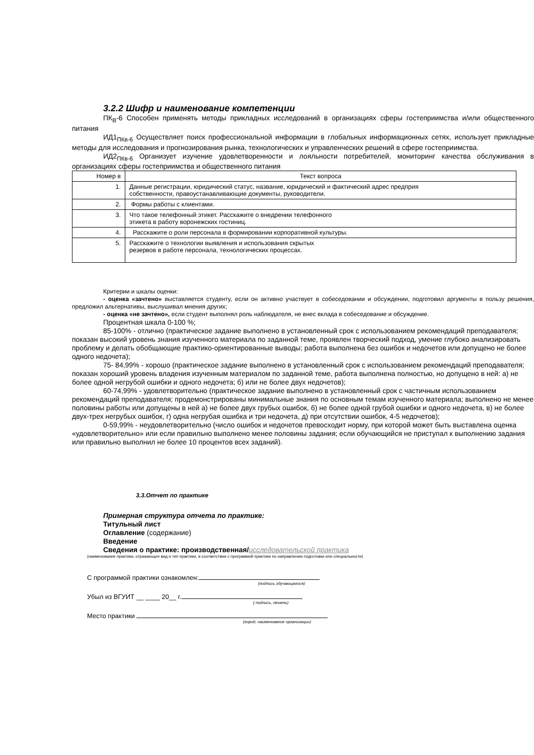3.2.2 Шифр и наименование компетенции
ПК<sub>В</sub>-6 Способен применять методы прикладных исследований в организациях сферы гостеприимства и/или общественного питания
ИД1<sub>ПКв-6</sub> Осуществляет поиск профессиональной информации в глобальных информационных сетях, использует прикладные методы для исследования и прогнозирования рынка, технологических и управленческих решений в сфере гостеприимства.
ИД2<sub>ПКв-6</sub> Организует изучение удовлетворенности и лояльности потребителей, мониторинг качества обслуживания в организациях сферы гостеприимства и общественного питания
| Номер в | Текст вопроса |
| 1. | Данные регистрации, юридический статус, название, юридический и фактический адрес предприя собственности, правоустанавливающие документы, руководители. |
| 2. | Формы работы с клиентами. |
| 3. | Что такое телефонный этикет. Расскажите о внедрении телефонного этикета в работу воронежских гостиниц. |
| 4. | Расскажите о роли персонала в формировании корпоративной культуры. |
| 5. | Расскажите о технологии выявления и использования скрытых резервов в работе персонала, технологических процессах. |
Критерии и шкалы оценки:
- оценка «зачтено» выставляется студенту, если он активно участвует в собеседовании и обсуждении, подготовил аргументы в пользу решения, предложил альтернативы, выслушивал мнения других;
- оценка «не зачтено», если студент выполнял роль наблюдателя, не внес вклада в собеседование и обсуждение.
Процентная шкала 0-100 %;
85-100% - отлично (практическое задание выполнено в установленный срок с использованием рекомендаций преподавателя; показан высокий уровень знания изученного материала по заданной теме, проявлен творческий подход, умение глубоко анализировать проблему и делать обобщающие практико-ориентированные выводы; работа выполнена без ошибок и недочетов или допущено не более одного недочета);
75- 84,99% - хорошо (практическое задание выполнено в установленный срок с использованием рекомендаций преподавателя; показан хороший уровень владения изученным материалом по заданной теме, работа выполнена полностью, но допущено в ней: а) не более одной негрубой ошибки и одного недочета; б) или не более двух недочетов);
60-74,99% - удовлетворительно (практическое задание выполнено в установленный срок с частичным использованием рекомендаций преподавателя; продемонстрированы минимальные знания по основным темам изученного материала; выполнено не менее половины работы или допущены в ней а) не более двух грубых ошибок, б) не более одной грубой ошибки и одного недочета, в) не более двух-трех негрубых ошибок, г) одна негрубая ошибка и три недочета, д) при отсутствии ошибок, 4-5 недочетов);
0-59,99% - неудовлетворительно (число ошибок и недочетов превосходит норму, при которой может быть выставлена оценка «удовлетворительно» или если правильно выполнено менее половины задания; если обучающийся не приступал к выполнению задания или правильно выполнил не более 10 процентов всех заданий).
3.3.Отчет по практике
Примерная структура отчета по практике:
Титульный лист
Оглавление (содержание)
Введение
Сведения о практике: производственная/исследовательской практика
(наименование практики, отражающее вид и тип практики, в соответствии с программой практики по направлению подготовки или специальности)
С программой практики ознакомлен:
(подпись обучающегося)
Убыл из ВГУИТ __ ____ 20__ г.
( подпись, печать)
Место практики
(город, наименование организации)